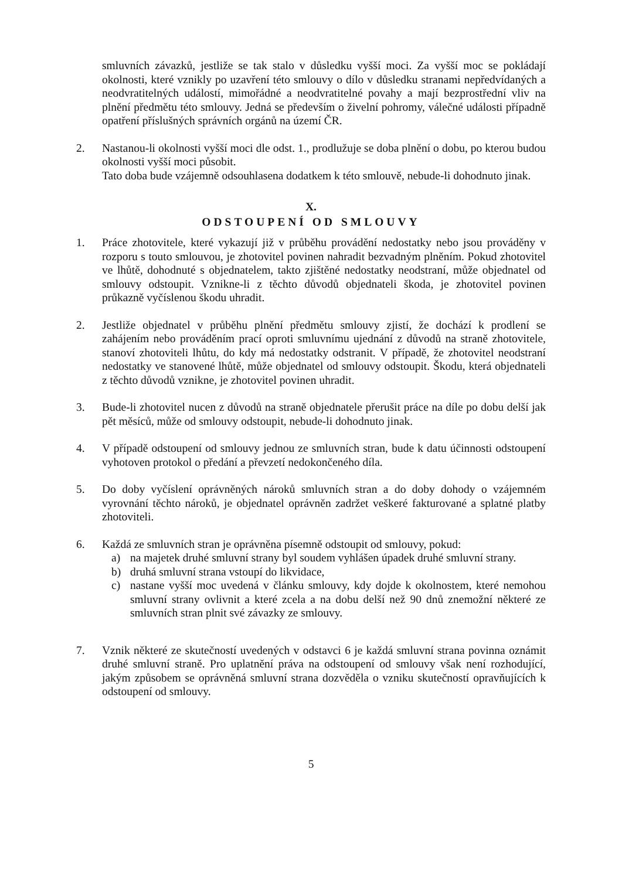smluvních závazků, jestliže se tak stalo v důsledku vyšší moci. Za vyšší moc se pokládají okolnosti, které vznikly po uzavření této smlouvy o dílo v důsledku stranami nepředvídaných a neodvratitelných událostí, mimořádné a neodvratitelné povahy a mají bezprostřední vliv na plnění předmětu této smlouvy. Jedná se především o živelní pohromy, válečné události případně opatření příslušných správních orgánů na území ČR.
2. Nastanou-li okolnosti vyšší moci dle odst. 1., prodlužuje se doba plnění o dobu, po kterou budou okolnosti vyšší moci působit.
Tato doba bude vzájemně odsouhlasena dodatkem k této smlouvě, nebude-li dohodnuto jinak.
X.
ODSTOUPENÍ OD SMLOUVY
1. Práce zhotovitele, které vykazují již v průběhu provádění nedostatky nebo jsou prováděny v rozporu s touto smlouvou, je zhotovitel povinen nahradit bezvadným plněním. Pokud zhotovitel ve lhůtě, dohodnuté s objednatelem, takto zjištěné nedostatky neodstraní, může objednatel od smlouvy odstoupit. Vznikne-li z těchto důvodů objednateli škoda, je zhotovitel povinen průkazně vyčíslenou škodu uhradit.
2. Jestliže objednatel v průběhu plnění předmětu smlouvy zjistí, že dochází k prodlení se zahájením nebo prováděním prací oproti smluvnímu ujednání z důvodů na straně zhotovitele, stanoví zhotoviteli lhůtu, do kdy má nedostatky odstranit. V případě, že zhotovitel neodstraní nedostatky ve stanovené lhůtě, může objednatel od smlouvy odstoupit. Škodu, která objednateli z těchto důvodů vznikne, je zhotovitel povinen uhradit.
3. Bude-li zhotovitel nucen z důvodů na straně objednatele přerušit práce na díle po dobu delší jak pět měsíců, může od smlouvy odstoupit, nebude-li dohodnuto jinak.
4. V případě odstoupení od smlouvy jednou ze smluvních stran, bude k datu účinnosti odstoupení vyhotoven protokol o předání a převzetí nedokončeného díla.
5. Do doby vyčíslení oprávněných nároků smluvních stran a do doby dohody o vzájemném vyrovnání těchto nároků, je objednatel oprávněn zadržet veškeré fakturované a splatné platby zhotoviteli.
6. Každá ze smluvních stran je oprávněna písemně odstoupit od smlouvy, pokud:
a) na majetek druhé smluvní strany byl soudem vyhlášen úpadek druhé smluvní strany.
b) druhá smluvní strana vstoupí do likvidace,
c) nastane vyšší moc uvedená v článku smlouvy, kdy dojde k okolnostem, které nemohou smluvní strany ovlivnit a které zcela a na dobu delší než 90 dnů znemožní některé ze smluvních stran plnit své závazky ze smlouvy.
7. Vznik některé ze skutečností uvedených v odstavci 6 je každá smluvní strana povinna oznámit druhé smluvní straně. Pro uplatnění práva na odstoupení od smlouvy však není rozhodující, jakým způsobem se oprávněná smluvní strana dozvěděla o vzniku skutečností opravňujících k odstoupení od smlouvy.
5